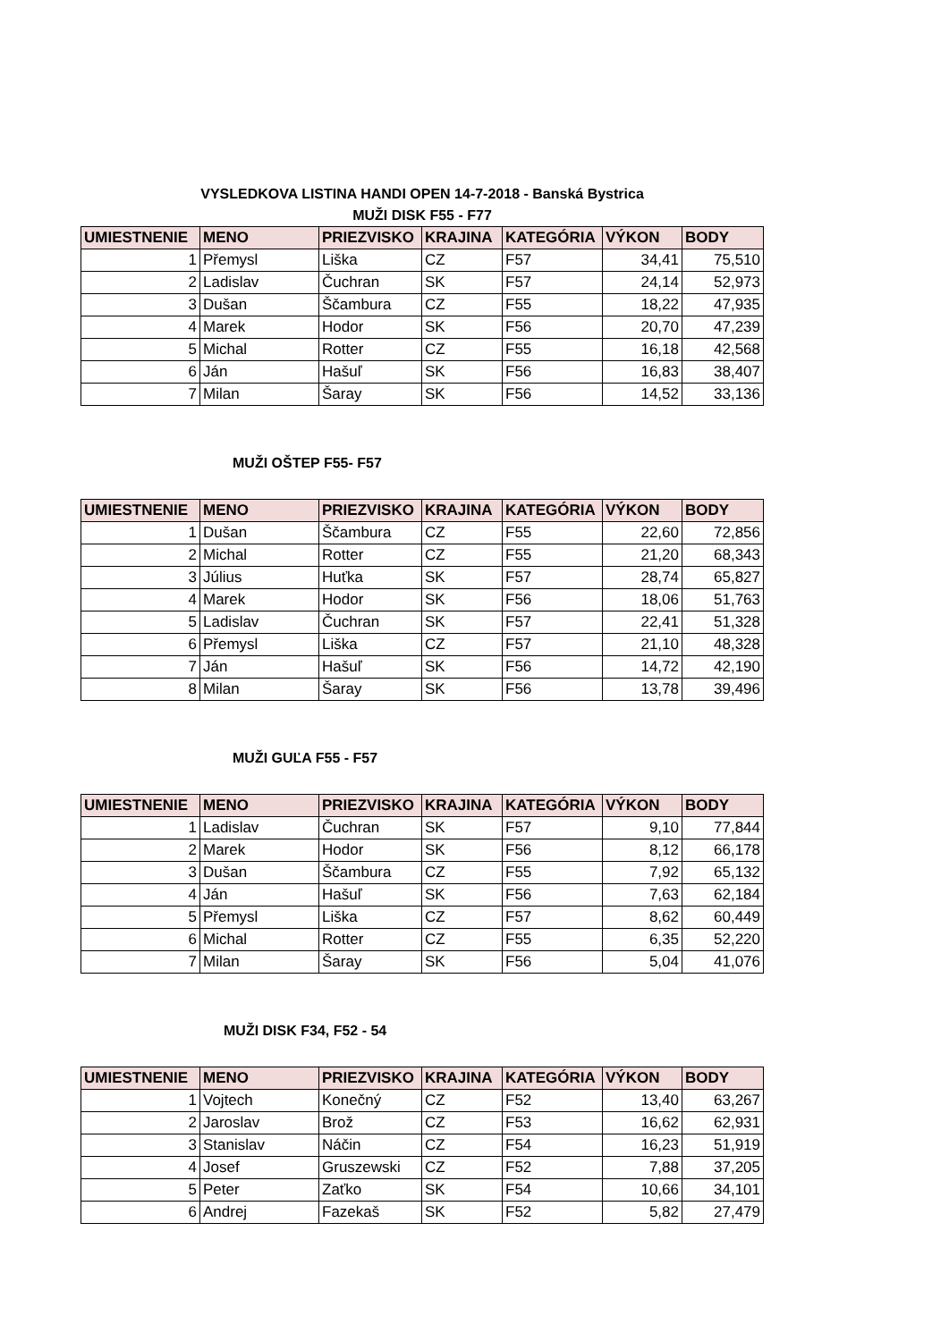VYSLEDKOVA LISTINA HANDI OPEN 14-7-2018 - Banská Bystrica
MUŽI DISK F55 - F77
| UMIESTNENIE | MENO | PRIEZVISKO | KRAJINA | KATEGÓRIA | VÝKON | BODY |
| --- | --- | --- | --- | --- | --- | --- |
| 1 | Přemysl | Liška | CZ | F57 | 34,41 | 75,510 |
| 2 | Ladislav | Čuchran | SK | F57 | 24,14 | 52,973 |
| 3 | Dušan | Ščambura | CZ | F55 | 18,22 | 47,935 |
| 4 | Marek | Hodor | SK | F56 | 20,70 | 47,239 |
| 5 | Michal | Rotter | CZ | F55 | 16,18 | 42,568 |
| 6 | Ján | Hašuľ | SK | F56 | 16,83 | 38,407 |
| 7 | Milan | Šaray | SK | F56 | 14,52 | 33,136 |
MUŽI OŠTEP F55- F57
| UMIESTNENIE | MENO | PRIEZVISKO | KRAJINA | KATEGÓRIA | VÝKON | BODY |
| --- | --- | --- | --- | --- | --- | --- |
| 1 | Dušan | Ščambura | CZ | F55 | 22,60 | 72,856 |
| 2 | Michal | Rotter | CZ | F55 | 21,20 | 68,343 |
| 3 | Július | Huťka | SK | F57 | 28,74 | 65,827 |
| 4 | Marek | Hodor | SK | F56 | 18,06 | 51,763 |
| 5 | Ladislav | Čuchran | SK | F57 | 22,41 | 51,328 |
| 6 | Přemysl | Liška | CZ | F57 | 21,10 | 48,328 |
| 7 | Ján | Hašuľ | SK | F56 | 14,72 | 42,190 |
| 8 | Milan | Šaray | SK | F56 | 13,78 | 39,496 |
MUŽI GUĽA F55 - F57
| UMIESTNENIE | MENO | PRIEZVISKO | KRAJINA | KATEGÓRIA | VÝKON | BODY |
| --- | --- | --- | --- | --- | --- | --- |
| 1 | Ladislav | Čuchran | SK | F57 | 9,10 | 77,844 |
| 2 | Marek | Hodor | SK | F56 | 8,12 | 66,178 |
| 3 | Dušan | Ščambura | CZ | F55 | 7,92 | 65,132 |
| 4 | Ján | Hašuľ | SK | F56 | 7,63 | 62,184 |
| 5 | Přemysl | Liška | CZ | F57 | 8,62 | 60,449 |
| 6 | Michal | Rotter | CZ | F55 | 6,35 | 52,220 |
| 7 | Milan | Šaray | SK | F56 | 5,04 | 41,076 |
MUŽI DISK F34, F52 - 54
| UMIESTNENIE | MENO | PRIEZVISKO | KRAJINA | KATEGÓRIA | VÝKON | BODY |
| --- | --- | --- | --- | --- | --- | --- |
| 1 | Vojtech | Konečný | CZ | F52 | 13,40 | 63,267 |
| 2 | Jaroslav | Brož | CZ | F53 | 16,62 | 62,931 |
| 3 | Stanislav | Náčin | CZ | F54 | 16,23 | 51,919 |
| 4 | Josef | Gruszewski | CZ | F52 | 7,88 | 37,205 |
| 5 | Peter | Zaťko | SK | F54 | 10,66 | 34,101 |
| 6 | Andrej | Fazekaš | SK | F52 | 5,82 | 27,479 |